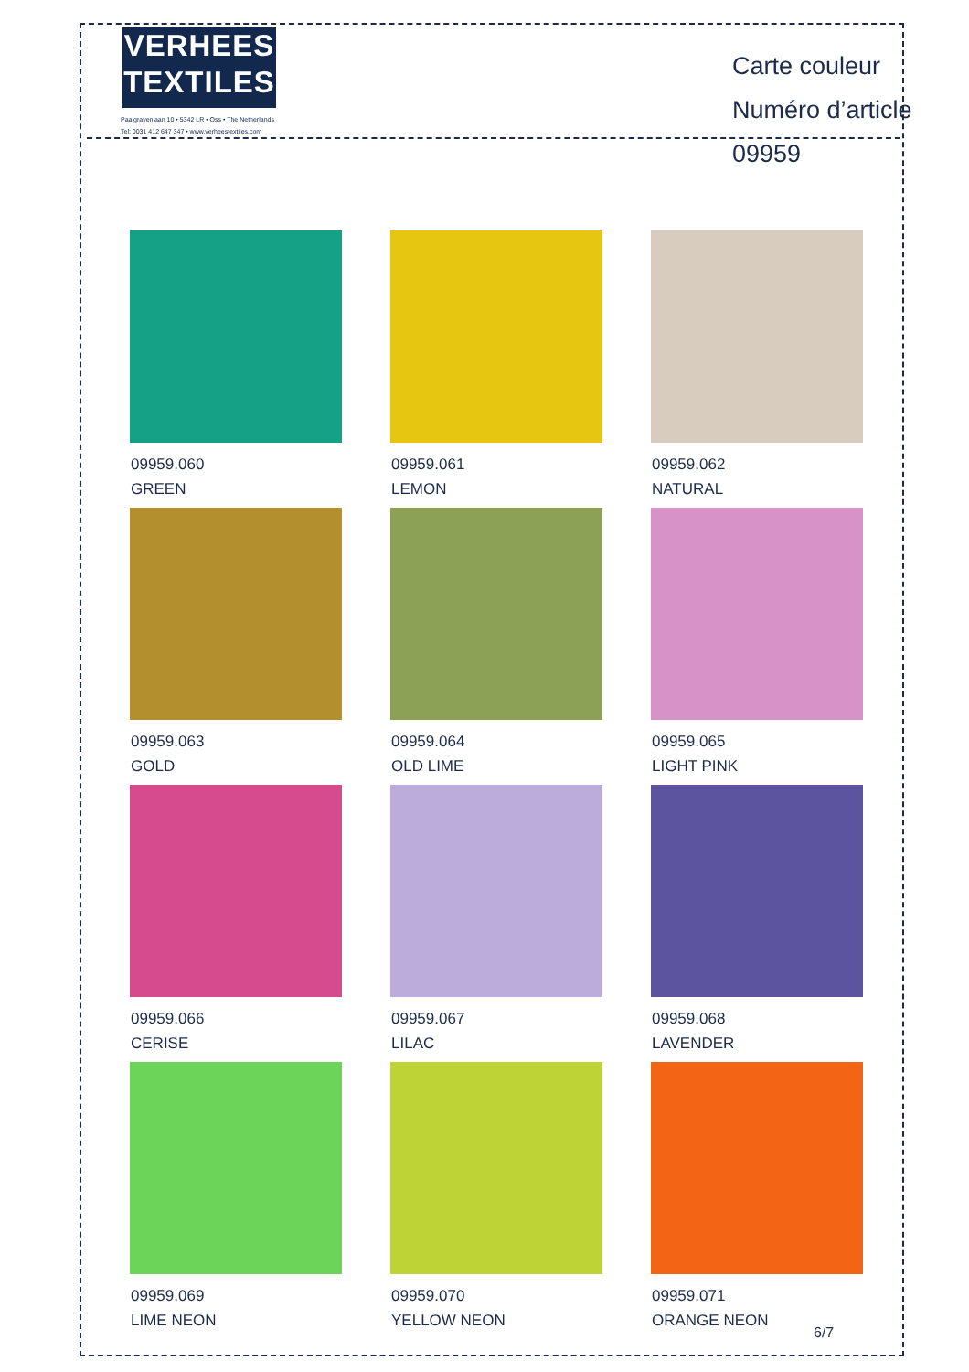VERHEES
TEXTILES
Paalgravenlaan 10 • 5342 LR • Oss • The Netherlands
Tel: 0031 412 647 347 • www.verheestextiles.com
Carte couleur
Numéro d’article 09959
09959.060
GREEN
09959.061
LEMON
09959.062
NATURAL
09959.063
GOLD
09959.064
OLD LIME
09959.065
LIGHT PINK
09959.066
CERISE
09959.067
LILAC
09959.068
LAVENDER
09959.069
LIME NEON
09959.070
YELLOW NEON
09959.071
ORANGE NEON
6/7